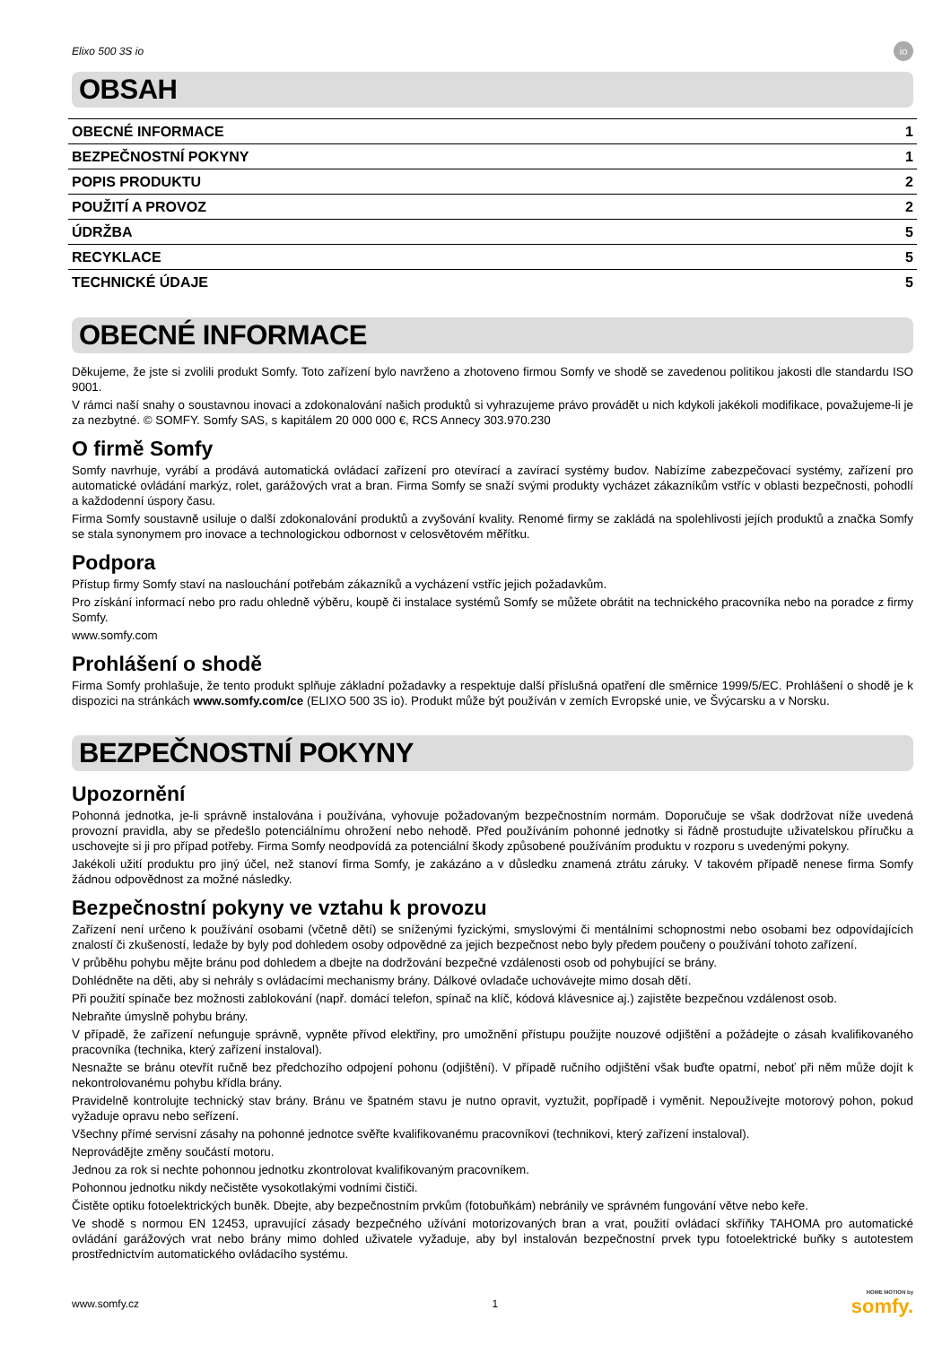Elixo 500 3S io io
OBSAH
OBECNÉ INFORMACE 1
BEZPEČNOSTNÍ POKYNY 1
POPIS PRODUKTU 2
POUŽITÍ A PROVOZ 2
ÚDRŽBA 5
RECYKLACE 5
TECHNICKÉ ÚDAJE 5
OBECNÉ INFORMACE
Děkujeme, že jste si zvolili produkt Somfy. Toto zařízení bylo navrženo a zhotoveno firmou Somfy ve shodě se zavedenou politikou jakosti dle standardu ISO 9001.
V rámci naší snahy o soustavnou inovaci a zdokonalování našich produktů si vyhrazujeme právo provádět u nich kdykoli jakékoli modifikace, považujeme-li je za nezbytné. © SOMFY. Somfy SAS, s kapitálem 20 000 000 €, RCS Annecy 303.970.230
O firmě Somfy
Somfy navrhuje, vyrábí a prodává automatická ovládací zařízení pro otevírací a zavírací systémy budov. Nabízíme zabezpečovací systémy, zařízení pro automatické ovládání markýz, rolet, garážových vrat a bran. Firma Somfy se snaží svými produkty vycházet zákazníkům vstříc v oblasti bezpečnosti, pohodlí a každodenní úspory času.
Firma Somfy soustavně usiluje o další zdokonalování produktů a zvyšování kvality. Renomé firmy se zakládá na spolehlivosti jejích produktů a značka Somfy se stala synonymem pro inovace a technologickou odbornost v celosvětovém měřítku.
Podpora
Přístup firmy Somfy staví na naslouchání potřebám zákazníků a vycházení vstříc jejich požadavkům.
Pro získání informací nebo pro radu ohledně výběru, koupě či instalace systémů Somfy se můžete obrátit na technického pracovníka nebo na poradce z firmy Somfy.
www.somfy.com
Prohlášení o shodě
Firma Somfy prohlašuje, že tento produkt splňuje základní požadavky a respektuje další příslušná opatření dle směrnice 1999/5/EC. Prohlášení o shodě je k dispozici na stránkách www.somfy.com/ce (ELIXO 500 3S io). Produkt může být používán v zemích Evropské unie, ve Švýcarsku a v Norsku.
BEZPEČNOSTNÍ POKYNY
Upozornění
Pohonná jednotka, je-li správně instalována i používána, vyhovuje požadovaným bezpečnostním normám. Doporučuje se však dodržovat níže uvedená provozní pravidla, aby se předešlo potenciálnímu ohrožení nebo nehodě. Před používáním pohonné jednotky si řádně prostudujte uživatelskou příručku a uschovejte si ji pro případ potřeby. Firma Somfy neodpovídá za potenciální škody způsobené používáním produktu v rozporu s uvedenými pokyny.
Jakékoli užití produktu pro jiný účel, než stanoví firma Somfy, je zakázáno a v důsledku znamená ztrátu záruky. V takovém případě nenese firma Somfy žádnou odpovědnost za možné následky.
Bezpečnostní pokyny ve vztahu k provozu
Zařízení není určeno k používání osobami (včetně dětí) se sníženými fyzickými, smyslovými či mentálními schopnostmi nebo osobami bez odpovídajících znalostí či zkušeností, ledaže by byly pod dohledem osoby odpovědné za jejich bezpečnost nebo byly předem poučeny o používání tohoto zařízení.
V průběhu pohybu mějte bránu pod dohledem a dbejte na dodržování bezpečné vzdálenosti osob od pohybující se brány.
Dohlédněte na děti, aby si nehrály s ovládacími mechanismy brány. Dálkové ovladače uchovávejte mimo dosah dětí.
Při použití spínače bez možnosti zablokování (např. domácí telefon, spínač na klíč, kódová klávesnice aj.) zajistěte bezpečnou vzdálenost osob.
Nebraňte úmyslně pohybu brány.
V případě, že zařízení nefunguje správně, vypněte přívod elektřiny, pro umožnění přístupu použijte nouzové odjištění a požádejte o zásah kvalifikovaného pracovníka (technika, který zařízení instaloval).
Nesnažte se bránu otevřít ručně bez předchozího odpojení pohonu (odjištění). V případě ručního odjištění však buďte opatrní, neboť při něm může dojít k nekontrolovanému pohybu křídla brány.
Pravidelně kontrolujte technický stav brány. Bránu ve špatném stavu je nutno opravit, vyztužit, popřípadě i vyměnit. Nepoužívejte motorový pohon, pokud vyžaduje opravu nebo seřízení.
Všechny přímé servisní zásahy na pohonné jednotce svěřte kvalifikovanému pracovníkovi (technikovi, který zařízení instaloval).
Neprovádějte změny součástí motoru.
Jednou za rok si nechte pohonnou jednotku zkontrolovat kvalifikovaným pracovníkem.
Pohonnou jednotku nikdy nečistěte vysokotlakými vodními čističi.
Čistěte optiku fotoelektrických buněk. Dbejte, aby bezpečnostním prvkům (fotobuňkám) nebránily ve správném fungování větve nebo keře.
Ve shodě s normou EN 12453, upravující zásady bezpečného užívání motorizovaných bran a vrat, použití ovládací skříňky TAHOMA pro automatické ovládání garážových vrat nebo brány mimo dohled uživatele vyžaduje, aby byl instalován bezpečnostní prvek typu fotoelektrické buňky s autotestem prostřednictvím automatického ovládacího systému.
www.somfy.cz 1 HOME MOTION by
somfy.